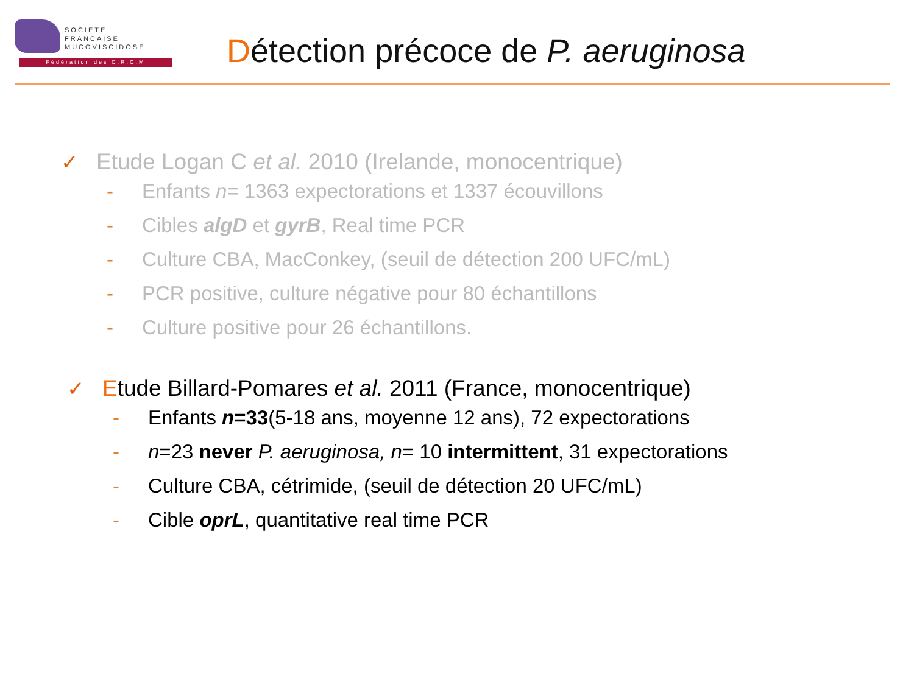SOCIETE
FRANCAISE
MUCOVISCIDOSE
Fédération des C.R.C.M
Détection précoce de P. aeruginosa
✓ Etude Logan C et al. 2010 (Irelande, monocentrique)
- Enfants n= 1363 expectorations et 1337 écouvillons
- Cibles algD et gyrB, Real time PCR
- Culture CBA, MacConkey, (seuil de détection 200 UFC/mL)
- PCR positive, culture négative pour 80 échantillons
- Culture positive pour 26 échantillons.
✓ Etude Billard-Pomares et al. 2011 (France, monocentrique)
- Enfants n=33(5-18 ans, moyenne 12 ans), 72 expectorations
- n=23 never P. aeruginosa, n= 10 intermittent, 31 expectorations
- Culture CBA, cétrimide, (seuil de détection 20 UFC/mL)
- Cible oprL, quantitative real time PCR